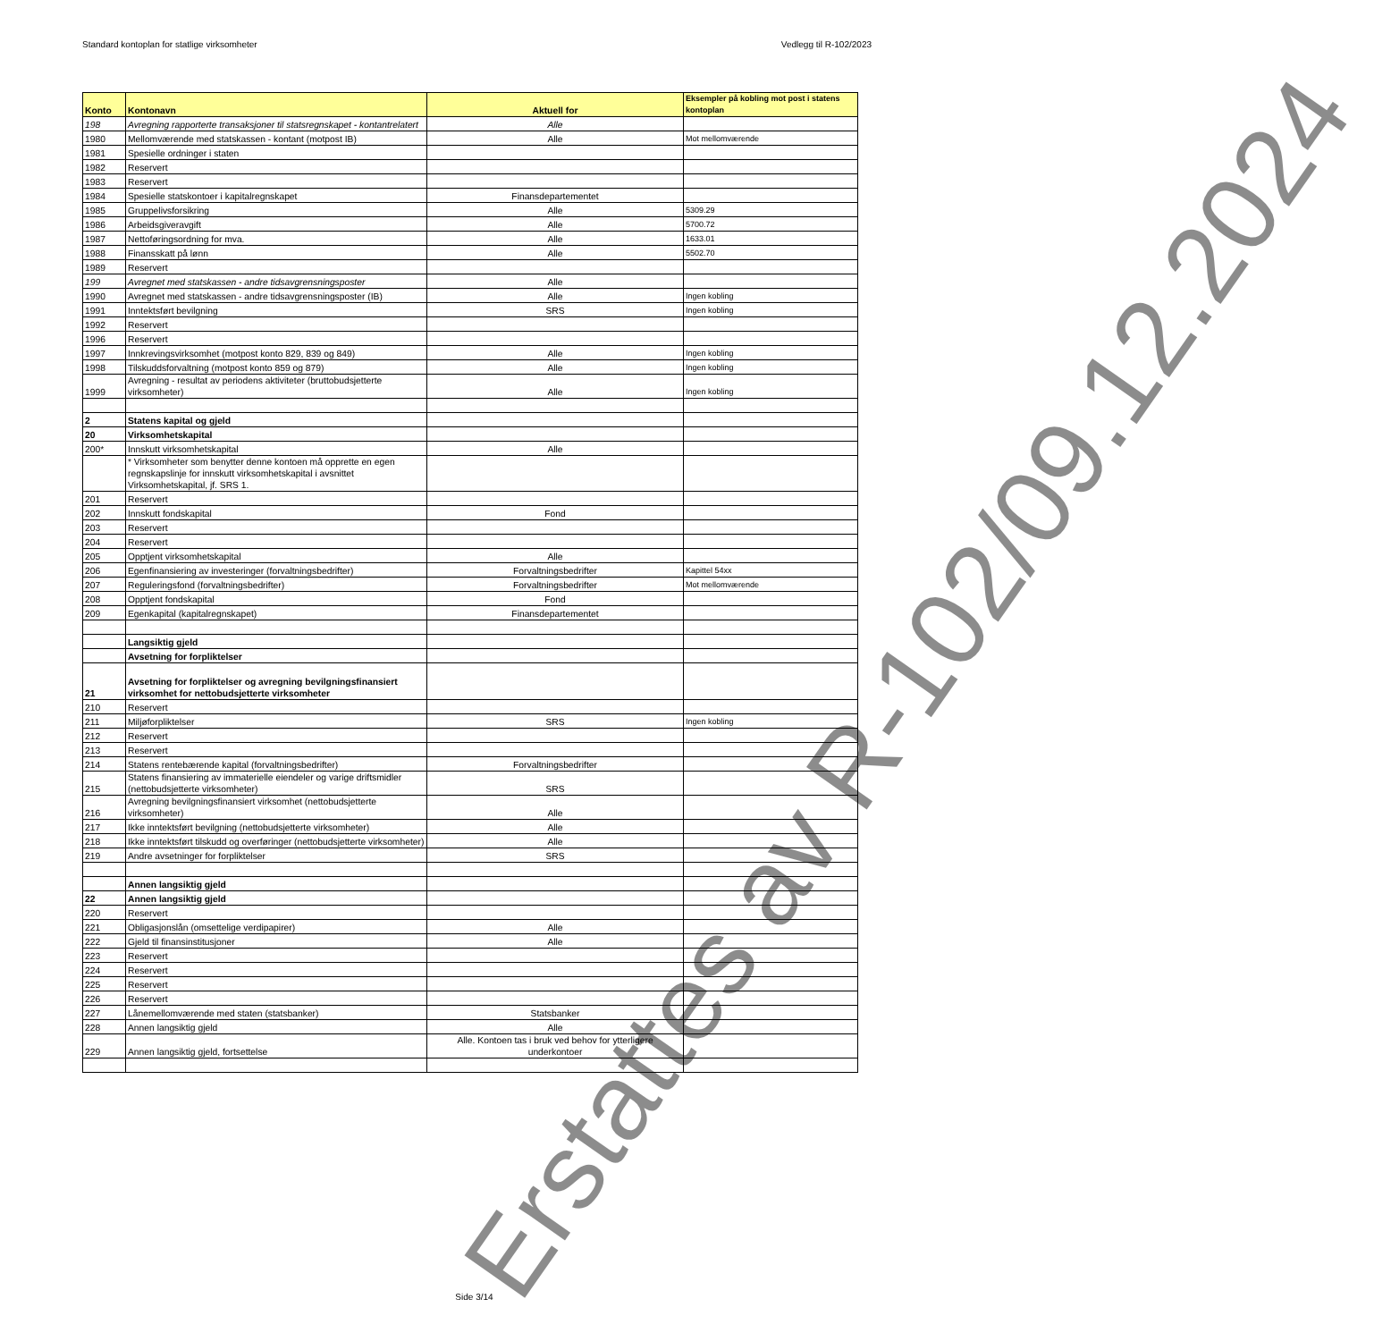Standard kontoplan for statlige virksomheter Vedlegg til R-102/2023
| Konto | Kontonavn | Aktuell for | Eksempler på kobling mot post i statens kontoplan |
| --- | --- | --- | --- |
| 198 | Avregning rapporterte transaksjoner til statsregnskapet - kontantrelatert | Alle | |
| 1980 | Mellomværende med statskassen - kontant (motpost IB) | Alle | Mot mellomværende |
| 1981 | Spesielle ordninger i staten | | |
| 1982 | Reservert | | |
| 1983 | Reservert | | |
| 1984 | Spesielle statskontoer i kapitalregnskapet | Finansdepartementet | |
| 1985 | Gruppelivsforsikring | Alle | 5309.29 |
| 1986 | Arbeidsgiveravgift | Alle | 5700.72 |
| 1987 | Nettoføringsordning for mva. | Alle | 1633.01 |
| 1988 | Finansskatt på lønn | Alle | 5502.70 |
| 1989 | Reservert | | |
| 199 | Avregnet med statskassen - andre tidsavgrensningsposter | Alle | |
| 1990 | Avregnet med statskassen - andre tidsavgrensningsposter (IB) | Alle | Ingen kobling |
| 1991 | Inntektsført bevilgning | SRS | Ingen kobling |
| 1992 | Reservert | | |
| 1996 | Reservert | | |
| 1997 | Innkrevingsvirksomhet (motpost konto 829, 839 og 849) | Alle | Ingen kobling |
| 1998 | Tilskuddsforvaltning (motpost konto 859 og 879) | Alle | Ingen kobling |
| 1999 | Avregning - resultat av periodens aktiviteter (bruttobudsjetterte virksomheter) | Alle | Ingen kobling |
| 2 | Statens kapital og gjeld | | |
| 20 | Virksomhetskapital | | |
| 200* | Innskutt virksomhetskapital | Alle | |
| | * Virksomheter som benytter denne kontoen må opprette en egen regnskapslinje for innskutt virksomhetskapital i avsnittet Virksomhetskapital, jf. SRS 1. | | |
| 201 | Reservert | | |
| 202 | Innskutt fondskapital | Fond | |
| 203 | Reservert | | |
| 204 | Reservert | | |
| 205 | Opptjent virksomhetskapital | Alle | |
| 206 | Egenfinansiering av investeringer (forvaltningsbedrifter) | Forvaltningsbedrifter | Kapittel 54xx |
| 207 | Reguleringsfond (forvaltningsbedrifter) | Forvaltningsbedrifter | Mot mellomværende |
| 208 | Opptjent fondskapital | Fond | |
| 209 | Egenkapital (kapitalregnskapet) | Finansdepartementet | |
| | Langsiktig gjeld | | |
| | Avsetning for forpliktelser | | |
| 21 | Avsetning for forpliktelser og avregning bevilgningsfinansiert virksomhet for nettobudsjetterte virksomheter | | |
| 210 | Reservert | | |
| 211 | Miljøforpliktelser | SRS | Ingen kobling |
| 212 | Reservert | | |
| 213 | Reservert | | |
| 214 | Statens rentebærende kapital (forvaltningsbedrifter) | Forvaltningsbedrifter | |
| 215 | Statens finansiering av immaterielle eiendeler og varige driftsmidler (nettobudsjetterte virksomheter) | SRS | |
| 216 | Avregning bevilgningsfinansiert virksomhet (nettobudsjetterte virksomheter) | Alle | |
| 217 | Ikke inntektsført bevilgning (nettobudsjetterte virksomheter) | Alle | |
| 218 | Ikke inntektsført tilskudd og overføringer (nettobudsjetterte virksomheter) | Alle | |
| 219 | Andre avsetninger for forpliktelser | SRS | |
| | Annen langsiktig gjeld | | |
| 22 | Annen langsiktig gjeld | | |
| 220 | Reservert | | |
| 221 | Obligasjonslån (omsettelige verdipapirer) | Alle | |
| 222 | Gjeld til finansinstitusjoner | Alle | |
| 223 | Reservert | | |
| 224 | Reservert | | |
| 225 | Reservert | | |
| 226 | Reservert | | |
| 227 | Lånemellomværende med staten (statsbanker) | Statsbanker | |
| 228 | Annen langsiktig gjeld | Alle | |
| 229 | Annen langsiktig gjeld, fortsettelse | Alle. Kontoen tas i bruk ved behov for ytterligere underkontoer | |
Side 3/14
Erstattes av R-102/09.12.2024